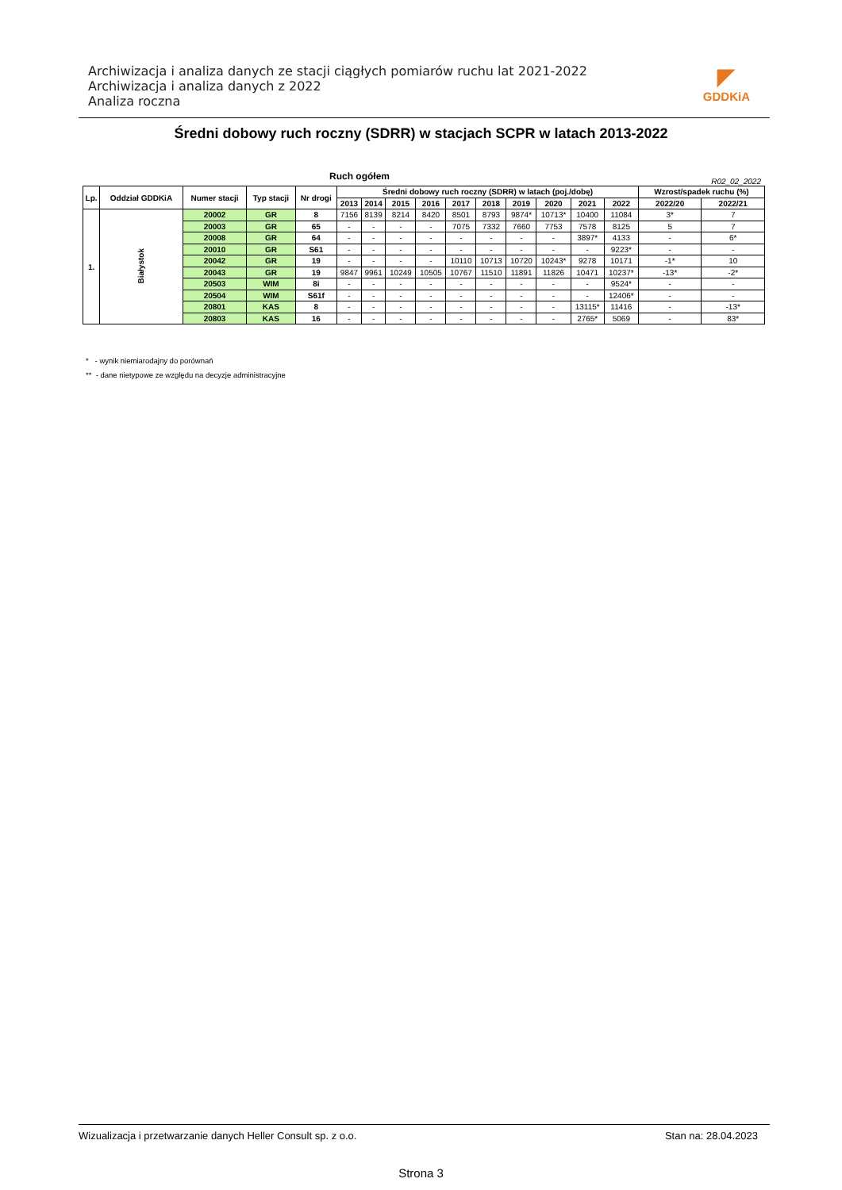Archiwizacja i analiza danych ze stacji ciągłych pomiarów ruchu lat 2021-2022
Archiwizacja i analiza danych z 2022
Analiza roczna
◤
GDDKiA
Średni dobowy ruch roczny (SDRR) w stacjach SCPR w latach 2013-2022
Ruch ogółem R02_02_2022
| Lp. | Oddział GDDKiA | Numer stacji | Typ stacji | Nr drogi | Średni dobowy ruch roczny (SDRR) w latach (poj./dobę) | | | | | | | | | | Wzrost/spadek ruchu (%) | |
| --- | --- | --- | --- | --- | --- | --- | --- | --- | --- | --- | --- | --- | --- | --- | --- | --- |
| | | | | | 2013 | 2014 | 2015 | 2016 | 2017 | 2018 | 2019 | 2020 | 2021 | 2022 | 2022/20 | 2022/21 |
| 1. | Białystok | 20002 | GR | 8 | 7156 | 8139 | 8214 | 8420 | 8501 | 8793 | 9874* | 10713* | 10400 | 11084 | 3* | 7 |
| | | 20003 | GR | 65 | - | - | - | - | 7075 | 7332 | 7660 | 7753 | 7578 | 8125 | 5 | 7 |
| | | 20008 | GR | 64 | - | - | - | - | - | - | - | - | 3897* | 4133 | - | 6* |
| | | 20010 | GR | S61 | - | - | - | - | - | - | - | - | - | 9223* | - | - |
| | | 20042 | GR | 19 | - | - | - | - | 10110 | 10713 | 10720 | 10243* | 9278 | 10171 | -1* | 10 |
| | | 20043 | GR | 19 | 9847 | 9961 | 10249 | 10505 | 10767 | 11510 | 11891 | 11826 | 10471 | 10237* | -13* | -2* |
| | | 20503 | WIM | 8i | - | - | - | - | - | - | - | - | - | 9524* | - | - |
| | | 20504 | WIM | S61f | - | - | - | - | - | - | - | - | - | 12406* | - | - |
| | | 20801 | KAS | 8 | - | - | - | - | - | - | - | - | 13115* | 11416 | - | -13* |
| | | 20803 | KAS | 16 | - | - | - | - | - | - | - | - | 2765* | 5069 | - | 83* |
* - wynik niemiarodajny do porównań
** - dane nietypowe ze względu na decyzje administracyjne
Wizualizacja i przetwarzanie danych Heller Consult sp. z o.o. Stan na: 28.04.2023
Strona 3